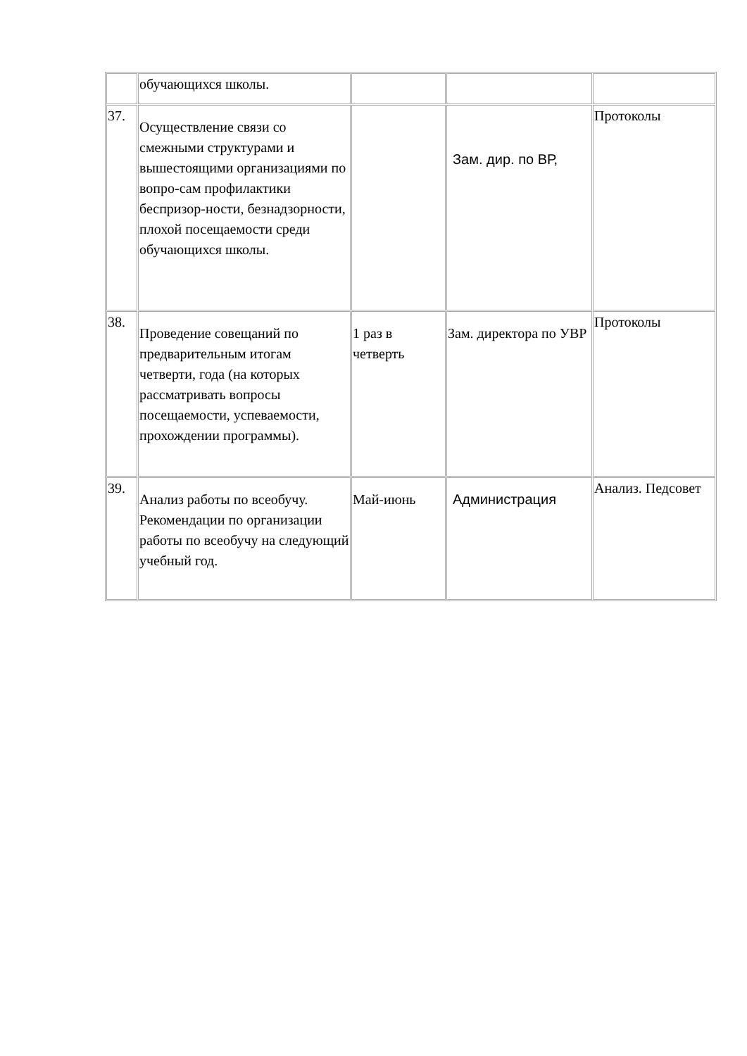| | обучающихся школы. | | | |
| 37. | Осуществление связи со смежными структурами и вышестоящими организациями по вопро-сам профилактики беспризор-ности, безнадзорности, плохой посещаемости среди обучающихся школы. | | Зам. дир. по ВР, | Протоколы |
| 38. | Проведение совещаний по предварительным итогам четверти, года (на которых рассматривать вопросы посещаемости, успеваемости, прохождении программы). | 1 раз в четверть | Зам. директора по УВР | Протоколы |
| 39. | Анализ работы по всеобучу. Рекомендации по организации работы по всеобучу на следующий учебный год. | Май-июнь | Администрация | Анализ. Педсовет |